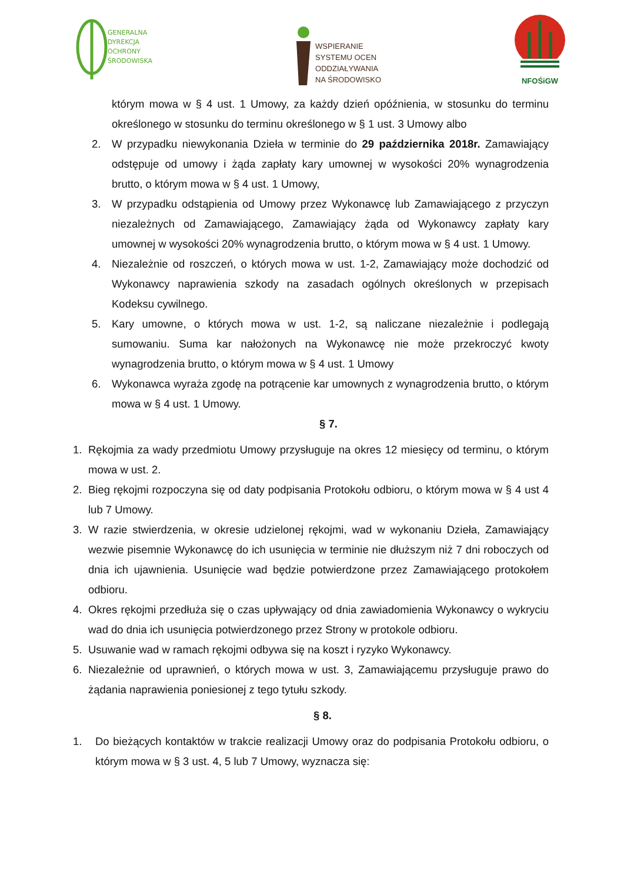GENERALNA
DYREKCJA
OCHRONY
ŚRODOWISKA
WSPIERANIE
SYSTEMU OCEN
ODDZIAŁYWANIA
NA ŚRODOWISKO
NFOŚiGW
którym mowa w § 4 ust. 1 Umowy, za każdy dzień opóźnienia, w stosunku do terminu określonego w stosunku do terminu określonego w § 1 ust. 3 Umowy albo
2. W przypadku niewykonania Dzieła w terminie do 29 października 2018r. Zamawiający odstępuje od umowy i żąda zapłaty kary umownej w wysokości 20% wynagrodzenia brutto, o którym mowa w § 4 ust. 1 Umowy,
3. W przypadku odstąpienia od Umowy przez Wykonawcę lub Zamawiającego z przyczyn niezależnych od Zamawiającego, Zamawiający żąda od Wykonawcy zapłaty kary umownej w wysokości 20% wynagrodzenia brutto, o którym mowa w § 4 ust. 1 Umowy.
4. Niezależnie od roszczeń, o których mowa w ust. 1-2, Zamawiający może dochodzić od Wykonawcy naprawienia szkody na zasadach ogólnych określonych w przepisach Kodeksu cywilnego.
5. Kary umowne, o których mowa w ust. 1-2, są naliczane niezależnie i podlegają sumowaniu. Suma kar nałożonych na Wykonawcę nie może przekroczyć kwoty wynagrodzenia brutto, o którym mowa w § 4 ust. 1 Umowy
6. Wykonawca wyraża zgodę na potrącenie kar umownych z wynagrodzenia brutto, o którym mowa w § 4 ust. 1 Umowy.
§ 7.
1. Rękojmia za wady przedmiotu Umowy przysługuje na okres 12 miesięcy od terminu, o którym mowa w ust. 2.
2. Bieg rękojmi rozpoczyna się od daty podpisania Protokołu odbioru, o którym mowa w § 4 ust 4 lub 7 Umowy.
3. W razie stwierdzenia, w okresie udzielonej rękojmi, wad w wykonaniu Dzieła, Zamawiający wezwie pisemnie Wykonawcę do ich usunięcia w terminie nie dłuższym niż 7 dni roboczych od dnia ich ujawnienia. Usunięcie wad będzie potwierdzone przez Zamawiającego protokołem odbioru.
4. Okres rękojmi przedłuża się o czas upływający od dnia zawiadomienia Wykonawcy o wykryciu wad do dnia ich usunięcia potwierdzonego przez Strony w protokole odbioru.
5. Usuwanie wad w ramach rękojmi odbywa się na koszt i ryzyko Wykonawcy.
6. Niezależnie od uprawnień, o których mowa w ust. 3, Zamawiającemu przysługuje prawo do żądania naprawienia poniesionej z tego tytułu szkody.
§ 8.
1. Do bieżących kontaktów w trakcie realizacji Umowy oraz do podpisania Protokołu odbioru, o którym mowa w § 3 ust. 4, 5 lub 7 Umowy, wyznacza się: